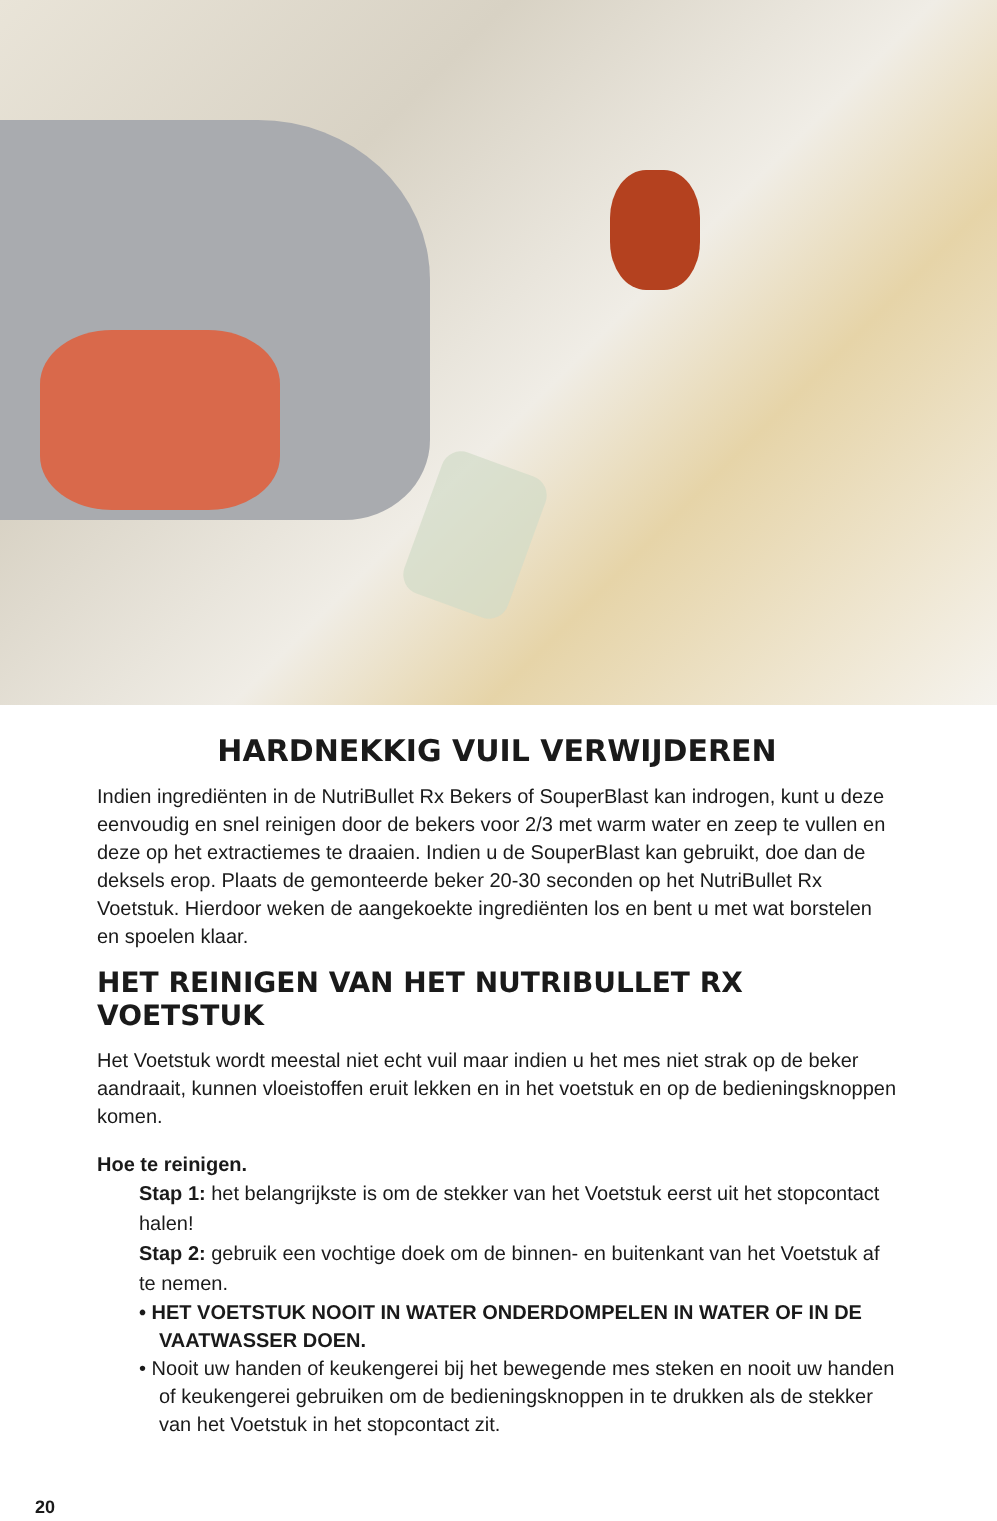HARDNEKKIG VUIL VERWIJDEREN
Indien ingrediënten in de NutriBullet Rx Bekers of SouperBlast kan indrogen, kunt u deze eenvoudig en snel reinigen door de bekers voor 2/3 met warm water en zeep te vullen en deze op het extractiemes te draaien. Indien u de SouperBlast kan gebruikt, doe dan de deksels erop. Plaats de gemonteerde beker 20-30 seconden op het NutriBullet Rx Voetstuk. Hierdoor weken de aangekoekte ingrediënten los en bent u met wat borstelen en spoelen klaar.
HET REINIGEN VAN HET NUTRIBULLET RX VOETSTUK
Het Voetstuk wordt meestal niet echt vuil maar indien u het mes niet strak op de beker aandraait, kunnen vloeistoffen eruit lekken en in het voetstuk en op de bedieningsknoppen komen.
Hoe te reinigen.
Stap 1: het belangrijkste is om de stekker van het Voetstuk eerst uit het stopcontact halen!
Stap 2: gebruik een vochtige doek om de binnen- en buitenkant van het Voetstuk af te nemen.
• HET VOETSTUK NOOIT IN WATER ONDERDOMPELEN IN WATER OF IN DE VAATWASSER DOEN.
• Nooit uw handen of keukengerei bij het bewegende mes steken en nooit uw handen of keukengerei gebruiken om de bedieningsknoppen in te drukken als de stekker van het Voetstuk in het stopcontact zit.
20